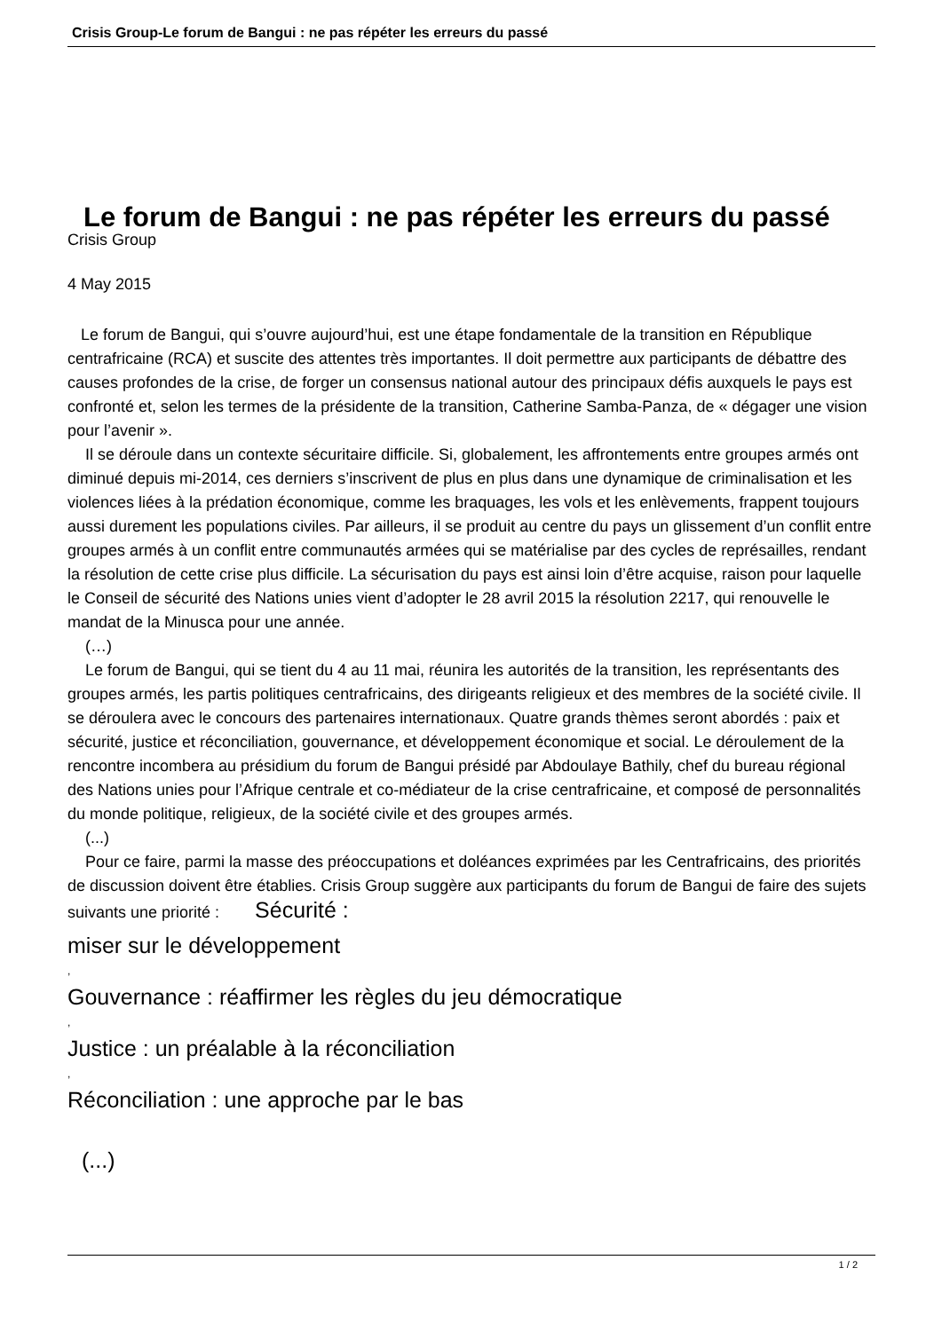Crisis Group-Le forum de Bangui : ne pas répéter les erreurs du passé
Le forum de Bangui : ne pas répéter les erreurs du passé
Crisis Group
4 May 2015
Le forum de Bangui, qui s’ouvre aujourd’hui, est une étape fondamentale de la transition en République centrafricaine (RCA) et suscite des attentes très importantes. Il doit permettre aux participants de débattre des causes profondes de la crise, de forger un consensus national autour des principaux défis auxquels le pays est confronté et, selon les termes de la présidente de la transition, Catherine Samba-Panza, de « dégager une vision pour l’avenir ».
Il se déroule dans un contexte sécuritaire difficile. Si, globalement, les affrontements entre groupes armés ont diminué depuis mi-2014, ces derniers s’inscrivent de plus en plus dans une dynamique de criminalisation et les violences liées à la prédation économique, comme les braquages, les vols et les enlèvements, frappent toujours aussi durement les populations civiles. Par ailleurs, il se produit au centre du pays un glissement d’un conflit entre groupes armés à un conflit entre communautés armées qui se matérialise par des cycles de représailles, rendant la résolution de cette crise plus difficile. La sécurisation du pays est ainsi loin d’être acquise, raison pour laquelle le Conseil de sécurité des Nations unies vient d’adopter le 28 avril 2015 la résolution 2217, qui renouvelle le mandat de la Minusca pour une année.
(…)
Le forum de Bangui, qui se tient du 4 au 11 mai, réunira les autorités de la transition, les représentants des groupes armés, les partis politiques centrafricains, des dirigeants religieux et des membres de la société civile. Il se déroulera avec le concours des partenaires internationaux. Quatre grands thèmes seront abordés : paix et sécurité, justice et réconciliation, gouvernance, et développement économique et social. Le déroulement de la rencontre incombera au présidium du forum de Bangui présidé par Abdoulaye Bathily, chef du bureau régional des Nations unies pour l’Afrique centrale et co-médiateur de la crise centrafricaine, et composé de personnalités du monde politique, religieux, de la société civile et des groupes armés.
(...)
Pour ce faire, parmi la masse des préoccupations et doléances exprimées par les Centrafricains, des priorités de discussion doivent être établies. Crisis Group suggère aux participants du forum de Bangui de faire des sujets suivants une priorité : Sécurité :
miser sur le développement
,
Gouvernance : réaffirmer les règles du jeu démocratique
,
Justice : un préalable à la réconciliation
,
Réconciliation : une approche par le bas
(...)
1 / 2